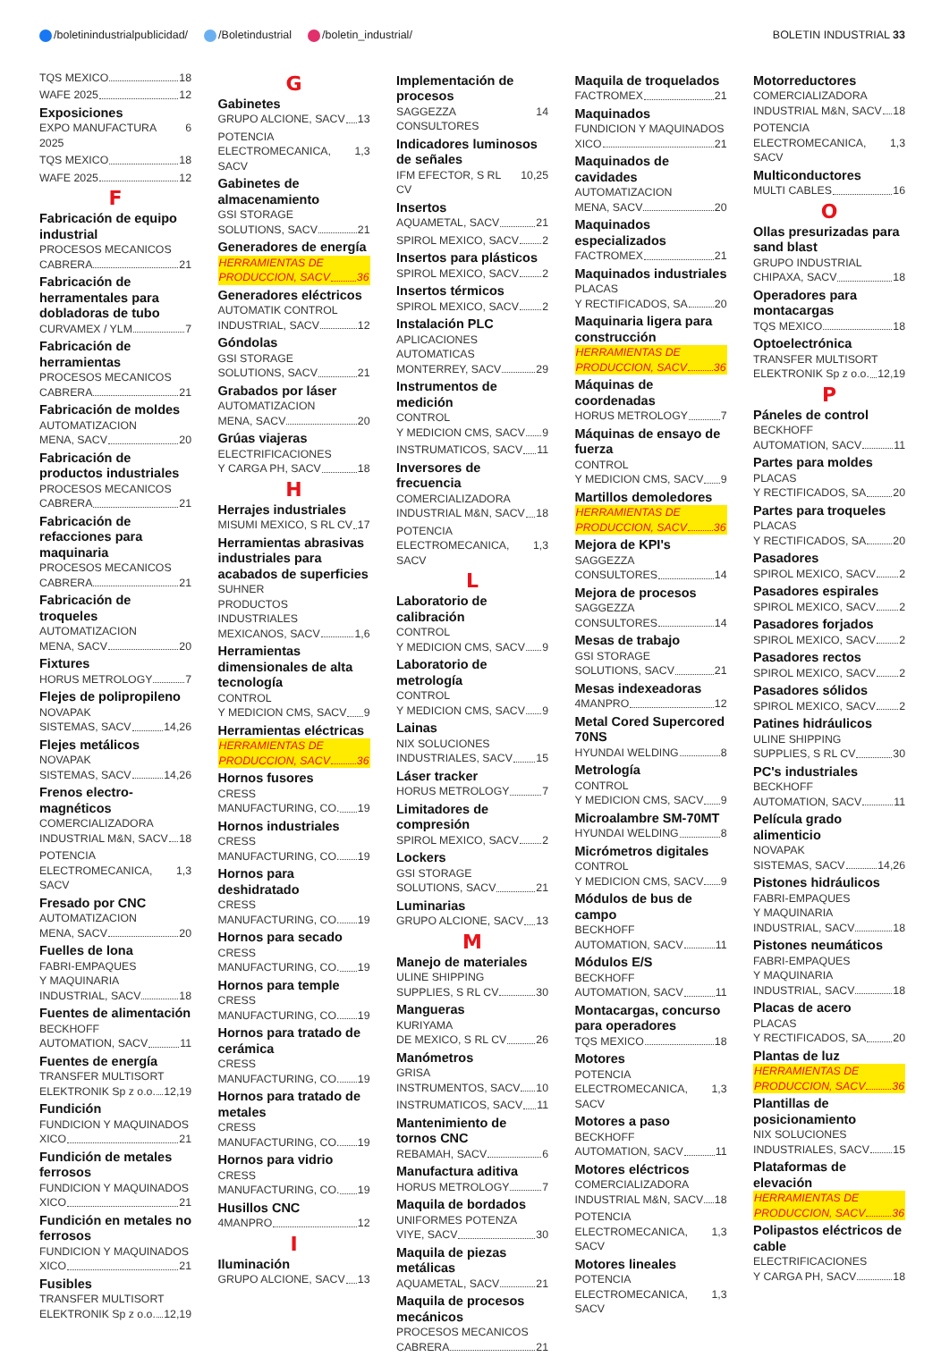/boletinindustrialpublicidad/ /Boletindustrial /boletin_industrial/ BOLETIN INDUSTRIAL 33
TQS MEXICO 18
WAFE 2025 12
Exposiciones
EXPO MANUFACTURA 2025 6
TQS MEXICO 18
WAFE 2025 12
F
Fabricación de equipo industrial
PROCESOS MECANICOS
CABRERA 21
Fabricación de herramentales para dobladoras de tubo
CURVAMEX / YLM 7
Fabricación de herramientas
PROCESOS MECANICOS
CABRERA 21
Fabricación de moldes
AUTOMATIZACION
MENA, SACV 20
Fabricación de productos industriales
PROCESOS MECANICOS
CABRERA 21
Fabricación de refacciones para maquinaria
PROCESOS MECANICOS
CABRERA 21
Fabricación de troqueles
AUTOMATIZACION
MENA, SACV 20
Fixtures
HORUS METROLOGY 7
Flejes de polipropileno
NOVAPAK
SISTEMAS, SACV 14,26
Flejes metálicos
NOVAPAK
SISTEMAS, SACV 14,26
Frenos electro-magnéticos
COMERCIALIZADORA
INDUSTRIAL M&N, SACV 18
POTENCIA
ELECTROMECANICA, SACV 1,3
Fresado por CNC
AUTOMATIZACION
MENA, SACV 20
Fuelles de lona
FABRI-EMPAQUES
Y MAQUINARIA
INDUSTRIAL, SACV 18
Fuentes de alimentación
BECKHOFF
AUTOMATION, SACV 11
Fuentes de energía
TRANSFER MULTISORT
ELEKTRONIK Sp z o.o. 12,19
Fundición
FUNDICION Y MAQUINADOS
XICO 21
Fundición de metales ferrosos
FUNDICION Y MAQUINADOS
XICO 21
Fundición en metales no ferrosos
FUNDICION Y MAQUINADOS
XICO 21
Fusibles
TRANSFER MULTISORT
ELEKTRONIK Sp z o.o. 12,19
G
Gabinetes
GRUPO ALCIONE, SACV 13
POTENCIA
ELECTROMECANICA, SACV 1,3
Gabinetes de almacenamiento
GSI STORAGE
SOLUTIONS, SACV 21
Generadores de energía
HERRAMIENTAS DE
PRODUCCION, SACV 36
Generadores eléctricos
AUTOMATIK CONTROL
INDUSTRIAL, SACV 12
Góndolas
GSI STORAGE
SOLUTIONS, SACV 21
Grabados por láser
AUTOMATIZACION
MENA, SACV 20
Grúas viajeras
ELECTRIFICACIONES
Y CARGA PH, SACV 18
H
Herrajes industriales
MISUMI MEXICO, S RL CV 17
Herramientas abrasivas industriales para acabados de superficies
SUHNER
PRODUCTOS INDUSTRIALES
MEXICANOS, SACV 1,6
Herramientas dimensionales de alta tecnología
CONTROL
Y MEDICION CMS, SACV 9
Herramientas eléctricas
HERRAMIENTAS DE
PRODUCCION, SACV 36
Hornos fusores
CRESS
MANUFACTURING, CO. 19
Hornos industriales
CRESS
MANUFACTURING, CO. 19
Hornos para deshidratado
CRESS
MANUFACTURING, CO. 19
Hornos para secado
CRESS
MANUFACTURING, CO. 19
Hornos para temple
CRESS
MANUFACTURING, CO. 19
Hornos para tratado de cerámica
CRESS
MANUFACTURING, CO. 19
Hornos para tratado de metales
CRESS
MANUFACTURING, CO. 19
Hornos para vidrio
CRESS
MANUFACTURING, CO. 19
Husillos CNC
4MANPRO 12
I
Iluminación
GRUPO ALCIONE, SACV 13
Implementación de procesos
SAGGEZZA CONSULTORES 14
Indicadores luminosos de señales
IFM EFECTOR, S RL CV 10,25
Insertos
AQUAMETAL, SACV 21
SPIROL MEXICO, SACV 2
Insertos para plásticos
SPIROL MEXICO, SACV 2
Insertos térmicos
SPIROL MEXICO, SACV 2
Instalación PLC
APLICACIONES AUTOMATICAS
MONTERREY, SACV 29
Instrumentos de medición
CONTROL
Y MEDICION CMS, SACV 9
INSTRUMATICOS, SACV 11
Inversores de frecuencia
COMERCIALIZADORA
INDUSTRIAL M&N, SACV 18
POTENCIA
ELECTROMECANICA, SACV 1,3
L
Laboratorio de calibración
CONTROL
Y MEDICION CMS, SACV 9
Laboratorio de metrología
CONTROL
Y MEDICION CMS, SACV 9
Lainas
NIX SOLUCIONES
INDUSTRIALES, SACV 15
Láser tracker
HORUS METROLOGY 7
Limitadores de compresión
SPIROL MEXICO, SACV 2
Lockers
GSI STORAGE
SOLUTIONS, SACV 21
Luminarias
GRUPO ALCIONE, SACV 13
M
Manejo de materiales
ULINE SHIPPING
SUPPLIES, S RL CV 30
Mangueras
KURIYAMA
DE MEXICO, S RL CV 26
Manómetros
GRISA
INSTRUMENTOS, SACV 10
INSTRUMATICOS, SACV 11
Mantenimiento de tornos CNC
REBAMAH, SACV 6
Manufactura aditiva
HORUS METROLOGY 7
Maquila de bordados
UNIFORMES POTENZA
VIYE, SACV 30
Maquila de piezas metálicas
AQUAMETAL, SACV 21
Maquila de procesos mecánicos
PROCESOS MECANICOS
CABRERA 21
Maquila de troquelados
FACTROMEX 21
Maquinados
FUNDICION Y MAQUINADOS
XICO 21
Maquinados de cavidades
AUTOMATIZACION
MENA, SACV 20
Maquinados especializados
FACTROMEX 21
Maquinados industriales
PLACAS
Y RECTIFICADOS, SA 20
Maquinaria ligera para construcción
HERRAMIENTAS DE
PRODUCCION, SACV 36
Máquinas de coordenadas
HORUS METROLOGY 7
Máquinas de ensayo de fuerza
CONTROL
Y MEDICION CMS, SACV 9
Martillos demoledores
HERRAMIENTAS DE
PRODUCCION, SACV 36
Mejora de KPI's
SAGGEZZA
CONSULTORES 14
Mejora de procesos
SAGGEZZA
CONSULTORES 14
Mesas de trabajo
GSI STORAGE
SOLUTIONS, SACV 21
Mesas indexeadoras
4MANPRO 12
Metal Cored Supercored 70NS
HYUNDAI WELDING 8
Metrología
CONTROL
Y MEDICION CMS, SACV 9
Microalambre SM-70MT
HYUNDAI WELDING 8
Micrómetros digitales
CONTROL
Y MEDICION CMS, SACV 9
Módulos de bus de campo
BECKHOFF
AUTOMATION, SACV 11
Módulos E/S
BECKHOFF
AUTOMATION, SACV 11
Montacargas, concurso para operadores
TQS MEXICO 18
Motores
POTENCIA
ELECTROMECANICA, SACV 1,3
Motores a paso
BECKHOFF
AUTOMATION, SACV 11
Motores eléctricos
COMERCIALIZADORA
INDUSTRIAL M&N, SACV 18
POTENCIA
ELECTROMECANICA, SACV 1,3
Motores lineales
POTENCIA
ELECTROMECANICA, SACV 1,3
Motorreductores
COMERCIALIZADORA
INDUSTRIAL M&N, SACV 18
POTENCIA
ELECTROMECANICA, SACV 1,3
Multiconductores
MULTI CABLES 16
O
Ollas presurizadas para sand blast
GRUPO INDUSTRIAL
CHIPAXA, SACV 18
Operadores para montacargas
TQS MEXICO 18
Optoelectrónica
TRANSFER MULTISORT
ELEKTRONIK Sp z o.o. 12,19
P
Páneles de control
BECKHOFF
AUTOMATION, SACV 11
Partes para moldes
PLACAS
Y RECTIFICADOS, SA 20
Partes para troqueles
PLACAS
Y RECTIFICADOS, SA 20
Pasadores
SPIROL MEXICO, SACV 2
Pasadores espirales
SPIROL MEXICO, SACV 2
Pasadores forjados
SPIROL MEXICO, SACV 2
Pasadores rectos
SPIROL MEXICO, SACV 2
Pasadores sólidos
SPIROL MEXICO, SACV 2
Patines hidráulicos
ULINE SHIPPING
SUPPLIES, S RL CV 30
PC's industriales
BECKHOFF
AUTOMATION, SACV 11
Película grado alimenticio
NOVAPAK
SISTEMAS, SACV 14,26
Pistones hidráulicos
FABRI-EMPAQUES
Y MAQUINARIA
INDUSTRIAL, SACV 18
Pistones neumáticos
FABRI-EMPAQUES
Y MAQUINARIA
INDUSTRIAL, SACV 18
Placas de acero
PLACAS
Y RECTIFICADOS, SA 20
Plantas de luz
HERRAMIENTAS DE
PRODUCCION, SACV 36
Plantillas de posicionamiento
NIX SOLUCIONES
INDUSTRIALES, SACV 15
Plataformas de elevación
HERRAMIENTAS DE
PRODUCCION, SACV 36
Polipastos eléctricos de cable
ELECTRIFICACIONES
Y CARGA PH, SACV 18